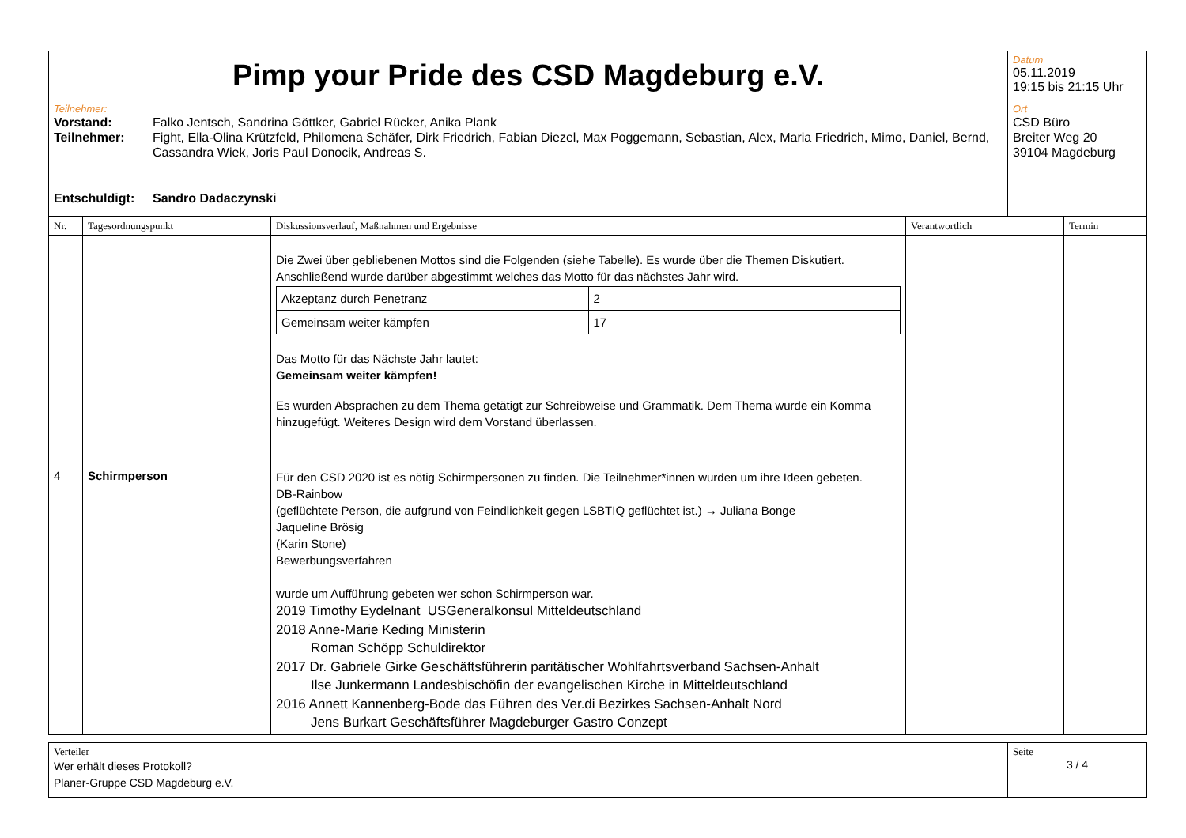| Pimp your Pride des CSD Magdeburg e.V. | Datum 05.11.2019 19:15 bis 21:15 Uhr |
| Teilnehmer: Vorstand: Falko Jentsch, Sandrina Göttker, Gabriel Rücker, Anika Plank Teilnehmer: Fight, Ella-Olina Krützfeld, Philomena Schäfer, Dirk Friedrich, Fabian Diezel, Max Poggemann, Sebastian, Alex, Maria Friedrich, Mimo, Daniel, Bernd, Cassandra Wiek, Joris Paul Donocik, Andreas S. Entschuldigt: Sandro Dadaczynski | Ort CSD Büro Breiter Weg 20 39104 Magdeburg |
| Nr. | Tagesordnungspunkt | Diskussionsverlauf, Maßnahmen und Ergebnisse | Verantwortlich | Termin |
| --- | --- | --- | --- | --- |
| | | Die Zwei über gebliebenen Mottos sind die Folgenden (siehe Tabelle). Es wurde über die Themen Diskutiert. Anschließend wurde darüber abgestimmt welches das Motto für das nächstes Jahr wird. / Akzeptanz durch Penetranz / 2 / / Gemeinsam weiter kämpfen / 17 / Das Motto für das Nächste Jahr lautet: Gemeinsam weiter kämpfen! Es wurden Absprachen zu dem Thema getätigt zur Schreibweise und Grammatik. Dem Thema wurde ein Komma hinzugefügt. Weiteres Design wird dem Vorstand überlassen. | | |
| 4 | Schirmperson | Für den CSD 2020 ist es nötig Schirmpersonen zu finden. Die Teilnehmer*innen wurden um ihre Ideen gebeten. DB-Rainbow (geflüchtete Person, die aufgrund von Feindlichkeit gegen LSBTIQ geflüchtet ist.) → Juliana Bonge Jaqueline Brösig (Karin Stone) Bewerbungsverfahren wurde um Aufführung gebeten wer schon Schirmperson war. 2019 Timothy Eydelnant USGeneralkonsul Mitteldeutschland 2018 Anne-Marie Keding Ministerin Roman Schöpp Schuldirektor 2017 Dr. Gabriele Girke Geschäftsführerin paritätischer Wohlfahrtsverband Sachsen-Anhalt Ilse Junkermann Landesbischöfin der evangelischen Kirche in Mitteldeutschland 2016 Annett Kannenberg-Bode das Führen des Ver.di Bezirkes Sachsen-Anhalt Nord Jens Burkart Geschäftsführer Magdeburger Gastro Conzept | | |
| Verteiler Wer erhält dieses Protokoll? Planer-Gruppe CSD Magdeburg e.V. | Seite 3 / 4 |